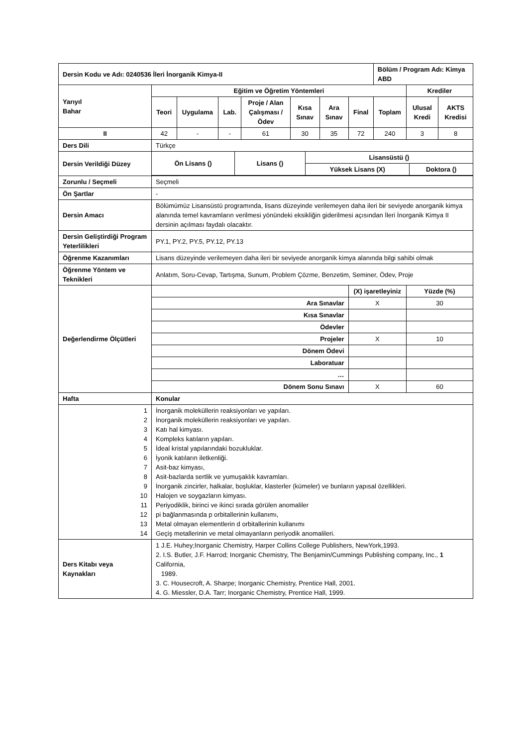| Dersin Kodu ve Adı: 0240536 İleri İnorganik Kimya-II | | | | | | | | Bölüm / Program Adı: Kimya ABD | | |
| Yarıyıl Bahar | Eğitim ve Öğretim Yöntemleri | | | | | | | | Krediler | |
| | Teori | Uygulama | Lab. | Proje / Alan Çalışması / Ödev | Kısa Sınav | Ara Sınav | Final | Toplam | Ulusal Kredi | AKTS Kredisi |
| II | 42 | - | - | 61 | 30 | 35 | 72 | 240 | 3 | 8 |
| Ders Dili | Türkçe | | | | | | | | | |
| Dersin Verildiği Düzey | / Ön Lisans () / Lisans () / Lisansüstü () / / / / / Yüksek Lisans (X) / Doktora () / | | | | | | | | | |
| Zorunlu / Seçmeli | Seçmeli | | | | | | | | | |
| Ön Şartlar | - | | | | | | | | | |
| Dersin Amacı | Bölümümüz Lisansüstü programında, lisans düzeyinde verilemeyen daha ileri bir seviyede anorganik kimya alanında temel kavramların verilmesi yönündeki eksikliğin giderilmesi açısından İleri İnorganik Kimya II dersinin açılması faydalı olacaktır. | | | | | | | | | |
| Dersin Geliştirdiği Program Yeterlilikleri | PY.1, PY.2, PY.5, PY.12, PY.13 | | | | | | | | | |
| Öğrenme Kazanımları | Lisans düzeyinde verilemeyen daha ileri bir seviyede anorganik kimya alanında bilgi sahibi olmak | | | | | | | | | |
| Öğrenme Yöntem ve Teknikleri | Anlatım, Soru-Cevap, Tartışma, Sunum, Problem Çözme, Benzetim, Seminer, Ödev, Proje | | | | | | | | | |
| Değerlendirme Ölçütleri | | | | | | | (X) işaretleyiniz | | Yüzde (%) | |
| | Ara Sınavlar | | | | | | X | | 30 | |
| | Kısa Sınavlar | | | | | | | | | |
| | Ödevler | | | | | | | | | |
| | Projeler | | | | | | X | | 10 | |
| | Dönem Ödevi | | | | | | | | | |
| | Laboratuar | | | | | | | | | |
| | … | | | | | | | | | |
| | Dönem Sonu Sınavı | | | | | | X | | 60 | |
| Hafta | Konular | | | | | | | | | |
| 1 2 3 4 5 6 7 8 9 10 11 12 13 14 | İnorganik moleküllerin reaksiyonları ve yapıları. İnorganik moleküllerin reaksiyonları ve yapıları. Katı hal kimyası. Kompleks katıların yapıları. İdeal kristal yapılarındaki bozukluklar. İyonik katıların iletkenliği. Asit-baz kimyası, Asit-bazlarda sertlik ve yumuşaklık kavramları. İnorganik zincirler, halkalar, boşluklar, klasterler (kümeler) ve bunların yapısal özellikleri. Halojen ve soygazların kimyası. Periyodiklik, birinci ve ikinci sırada görülen anomaliler pi bağlanmasında p orbitallerinin kullanımı, Metal olmayan elementlerin d orbitallerinin kullanımı Geçiş metallerinin ve metal olmayanların periyodik anomalileri. | | | | | | | | | |
| Ders Kitabı veya Kaynakları | 1 J.E. Huhey;Inorganic Chemistry, Harper Collins College Publishers, NewYork,1993. 2. I.S. Butler, J.F. Harrod; Inorganic Chemistry, The Benjamin/Cummings Publishing company, Inc., 1 California, 1989. 3. C. Housecroft, A. Sharpe; Inorganic Chemistry, Prentice Hall, 2001. 4. G. Miessler, D.A. Tarr; Inorganic Chemistry, Prentice Hall, 1999. | | | | | | | | | |